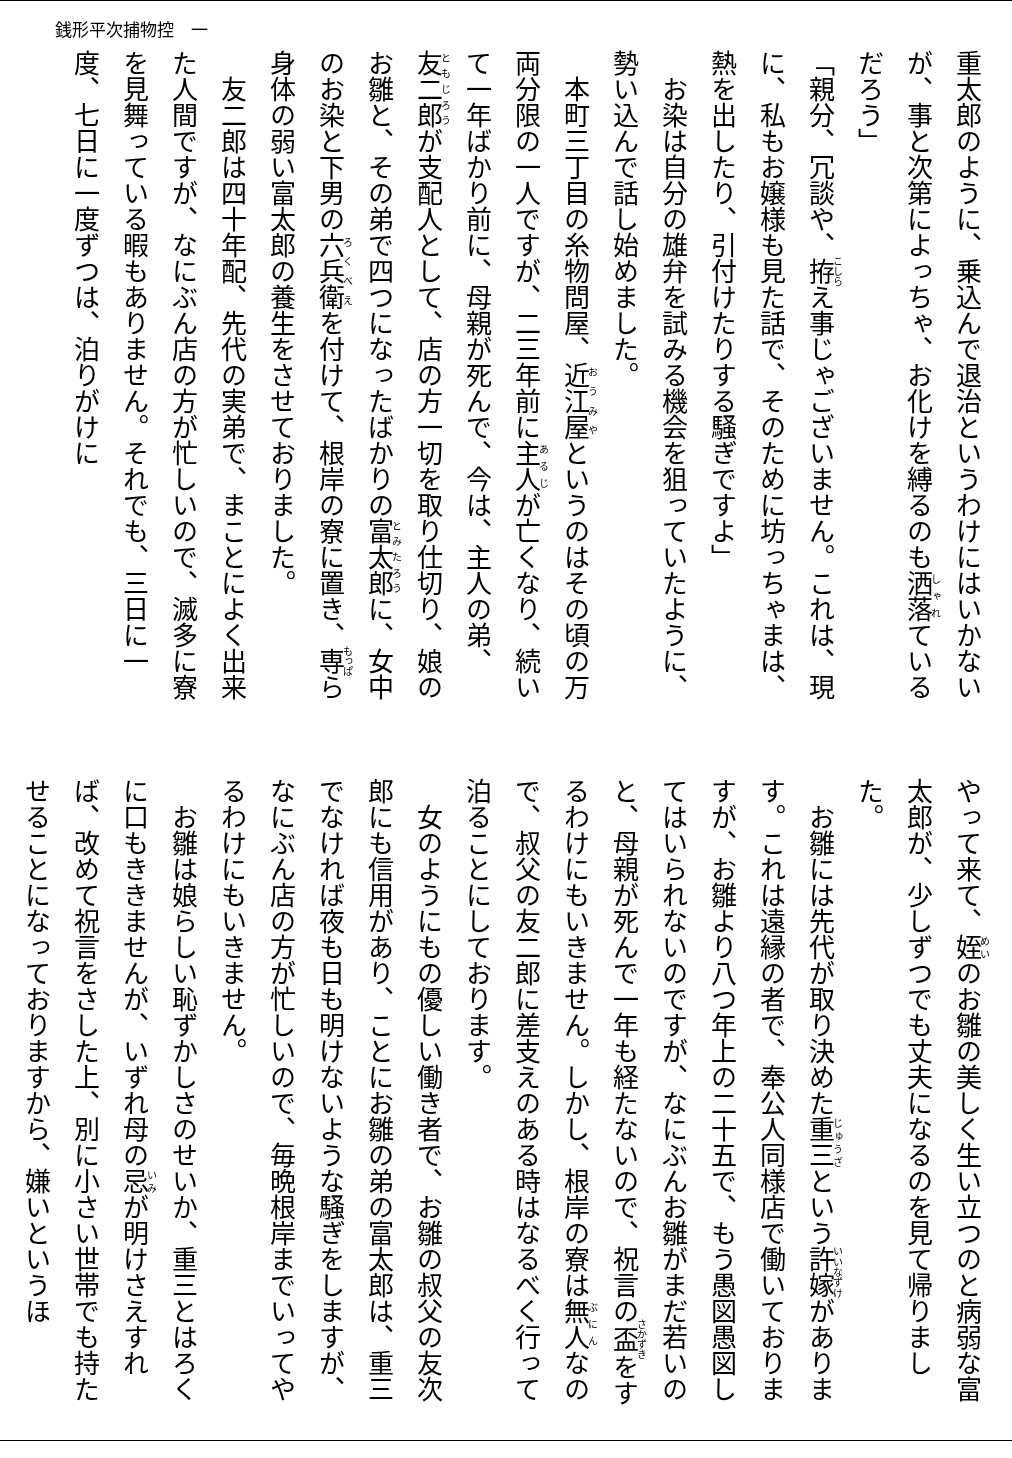銭形平次捕物控　一
重太郎のように、乗込んで退治というわけにはいかないが、事と次第によっちゃ、お化けを縛るのも洒落ているだろう」
「親分、冗談や、拵え事じゃございません。これは、現に、私もお嬢様も見た話で、そのために坊っちゃまは、熱を出したり、引付けたりする騒ぎですよ」
　お染は自分の雄弁を試みる機会を狙っていたように、勢い込んで話し始めました。
　本町三丁目の糸物問屋、近江屋というのはその頃の万両分限の一人ですが、二三年前に主人が亡くなり、続いて一年ばかり前に、母親が死んで、今は、主人の弟、友二郎が支配人として、店の方一切を取り仕切り、娘のお雛と、その弟で四つになったばかりの富太郎に、女中のお染と下男の六兵衛を付けて、根岸の寮に置き、専ら身体の弱い富太郎の養生をさせておりました。
　友二郎は四十年配、先代の実弟で、まことによく出来た人間ですが、なにぶん店の方が忙しいので、滅多に寮を見舞っている暇もありません。それでも、三日に一度、七日に一度ずつは、泊りがけに
やって来て、姪のお雛の美しく生い立つのと病弱な富太郎が、少しずつでも丈夫になるのを見て帰りました。
　お雛には先代が取り決めた重三という許嫁があります。これは遠縁の者で、奉公人同様店で働いておりますが、お雛より八つ年上の二十五で、もう愚図愚図してはいられないのですが、なにぶんお雛がまだ若いのと、母親が死んで一年も経たないので、祝言の盃をするわけにもいきません。しかし、根岸の寮は無人なので、叔父の友二郎に差支えのある時はなるべく行って泊ることにしております。
　女のようにもの優しい働き者で、お雛の叔父の友次郎にも信用があり、ことにお雛の弟の富太郎は、重三でなければ夜も日も明けないような騒ぎをしますが、なにぶん店の方が忙しいので、毎晩根岸までいってやるわけにもいきません。
　お雛は娘らしい恥ずかしさのせいか、重三とはろくに口もききませんが、いずれ母の忌が明けさえすれば、改めて祝言をさした上、別に小さい世帯でも持たせることになっておりますから、嫌いというほ